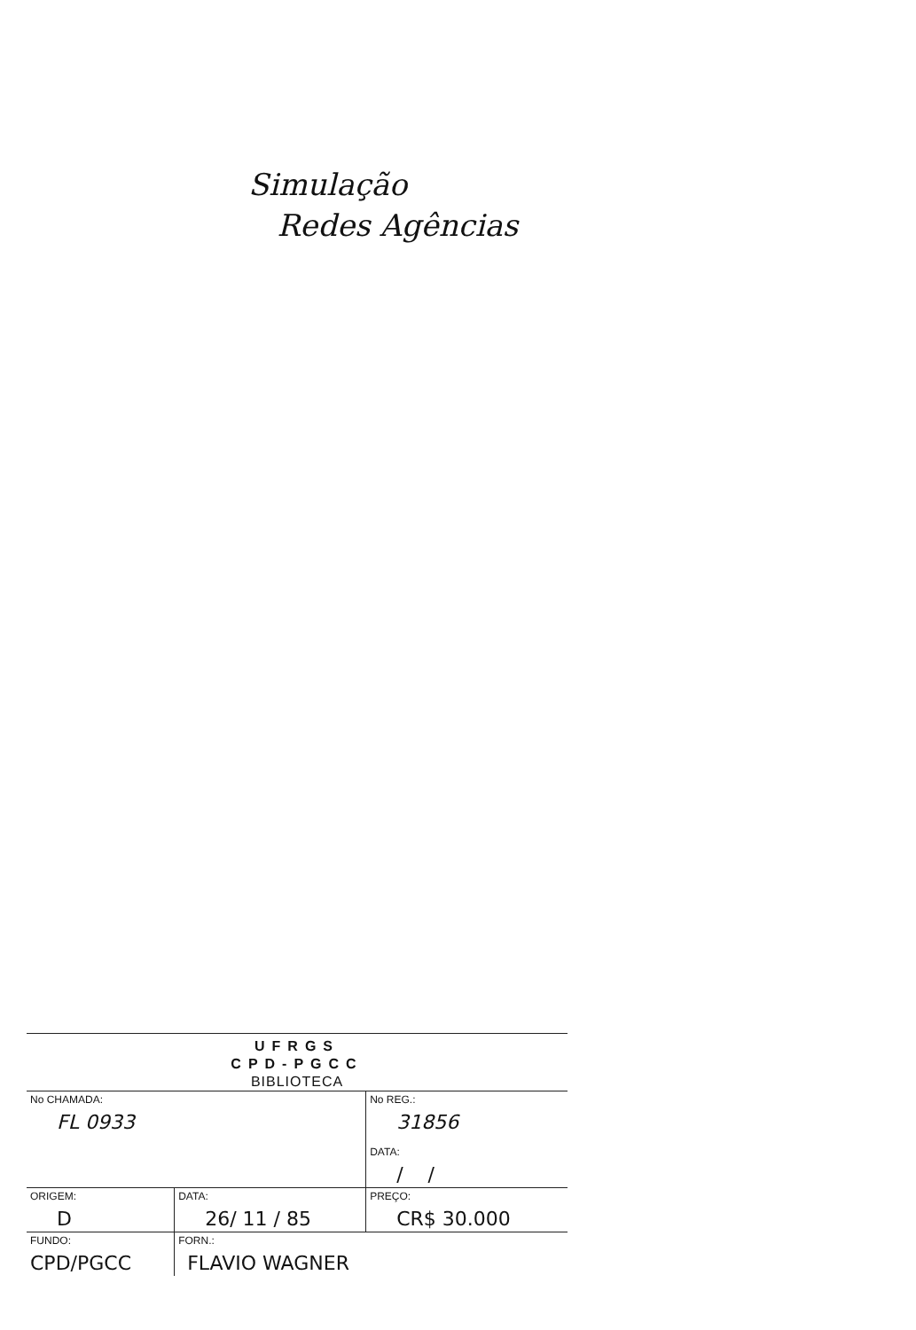Simulação
Redes Agências
UFRGS
CPD-PGCC
BIBLIOTECA
| No CHAMADA: FL 0933 | | | No REG.: 31856 DATA: / / |
| ORIGEM: D | | DATA: 26/ 11 / 85 | PREÇO: CR$ 30.000 |
| FUNDO: CPD/PGCC | FORN.: FLAVIO WAGNER | | |